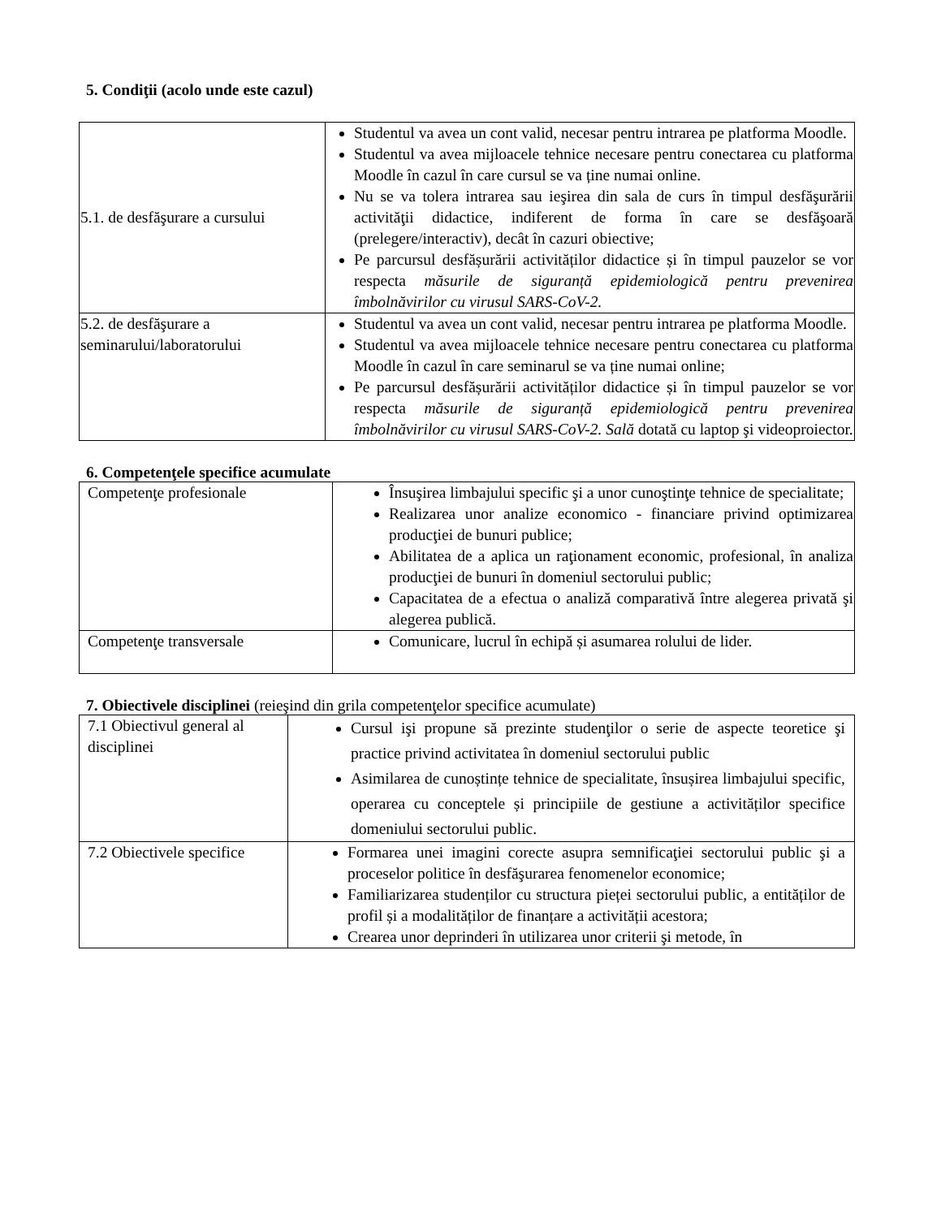5. Condiţii (acolo unde este cazul)
| 5.1. de desfăşurare a cursului | Studentul va avea un cont valid, necesar pentru intrarea pe platforma Moodle. Studentul va avea mijloacele tehnice necesare pentru conectarea cu platforma Moodle în cazul în care cursul se va ține numai online. Nu se va tolera intrarea sau ieşirea din sala de curs în timpul desfăşurării activităţii didactice, indiferent de forma în care se desfăşoară (prelegere/interactiv), decât în cazuri obiective; Pe parcursul desfășurării activităților didactice și în timpul pauzelor se vor respecta măsurile de siguranță epidemiologică pentru prevenirea îmbolnăvirilor cu virusul SARS-CoV-2. |
| 5.2. de desfăşurare a seminarului/laboratorului | Studentul va avea un cont valid, necesar pentru intrarea pe platforma Moodle. Studentul va avea mijloacele tehnice necesare pentru conectarea cu platforma Moodle în cazul în care seminarul se va ține numai online; Pe parcursul desfășurării activităților didactice și în timpul pauzelor se vor respecta măsurile de siguranță epidemiologică pentru prevenirea îmbolnăvirilor cu virusul SARS-CoV-2. Sală dotată cu laptop şi videoproiector. |
6. Competenţele specifice acumulate
| Competenţe profesionale | Însuşirea limbajului specific şi a unor cunoştinţe tehnice de specialitate; Realizarea unor analize economico - financiare privind optimizarea producţiei de bunuri publice; Abilitatea de a aplica un raţionament economic, profesional, în analiza producţiei de bunuri în domeniul sectorului public; Capacitatea de a efectua o analiză comparativă între alegerea privată şi alegerea publică. |
| Competenţe transversale | Comunicare, lucrul în echipă și asumarea rolului de lider. |
7. Obiectivele disciplinei (reieşind din grila competenţelor specifice acumulate)
| 7.1 Obiectivul general al disciplinei | Cursul işi propune să prezinte studenţilor o serie de aspecte teoretice şi practice privind activitatea în domeniul sectorului public Asimilarea de cunoștințe tehnice de specialitate, însușirea limbajului specific, operarea cu conceptele și principiile de gestiune a activităților specifice domeniului sectorului public. |
| 7.2 Obiectivele specifice | Formarea unei imagini corecte asupra semnificaţiei sectorului public şi a proceselor politice în desfăşurarea fenomenelor economice; Familiarizarea studenților cu structura pieței sectorului public, a entităților de profil și a modalităților de finanțare a activității acestora; Crearea unor deprinderi în utilizarea unor criterii şi metode, în |